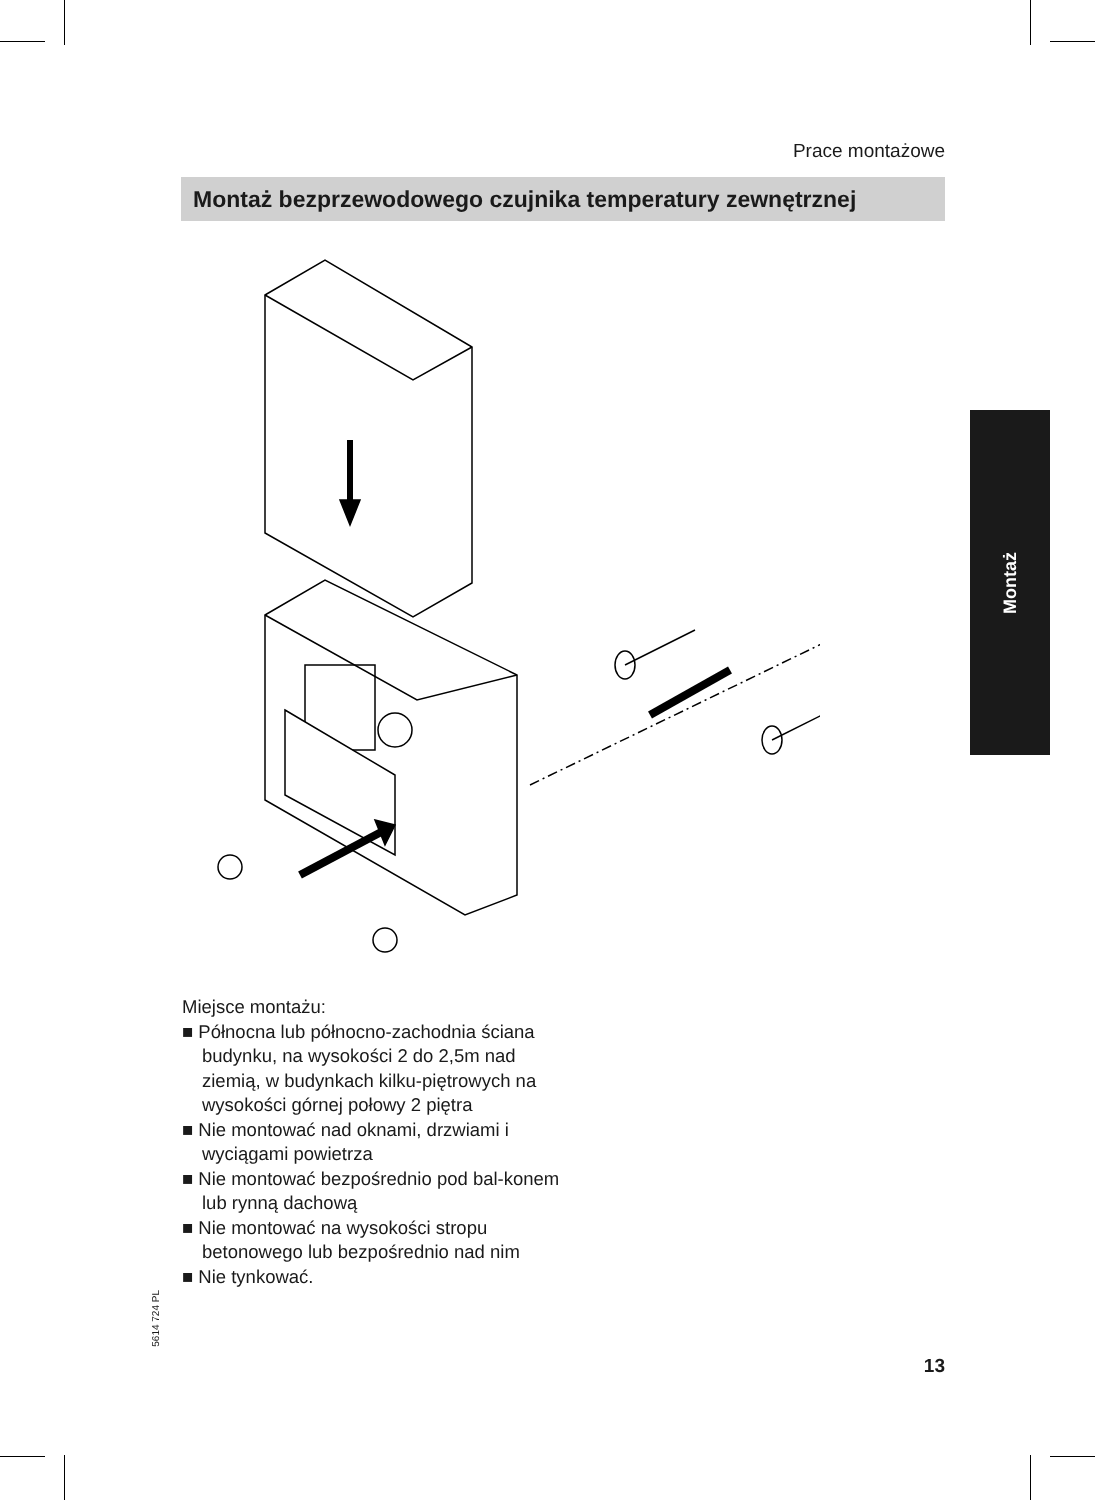Prace montażowe
Montaż bezprzewodowego czujnika temperatury zewnętrznej
Miejsce montażu:
■ Północna lub północno-zachodnia ściana budynku, na wysokości 2 do 2,5m nad ziemią, w budynkach kilku-piętrowych na wysokości górnej połowy 2 piętra
■ Nie montować nad oknami, drzwiami i wyciągami powietrza
■ Nie montować bezpośrednio pod bal-konem lub rynną dachową
■ Nie montować na wysokości stropu betonowego lub bezpośrednio nad nim
■ Nie tynkować.
5614 724 PL
Montaż
13